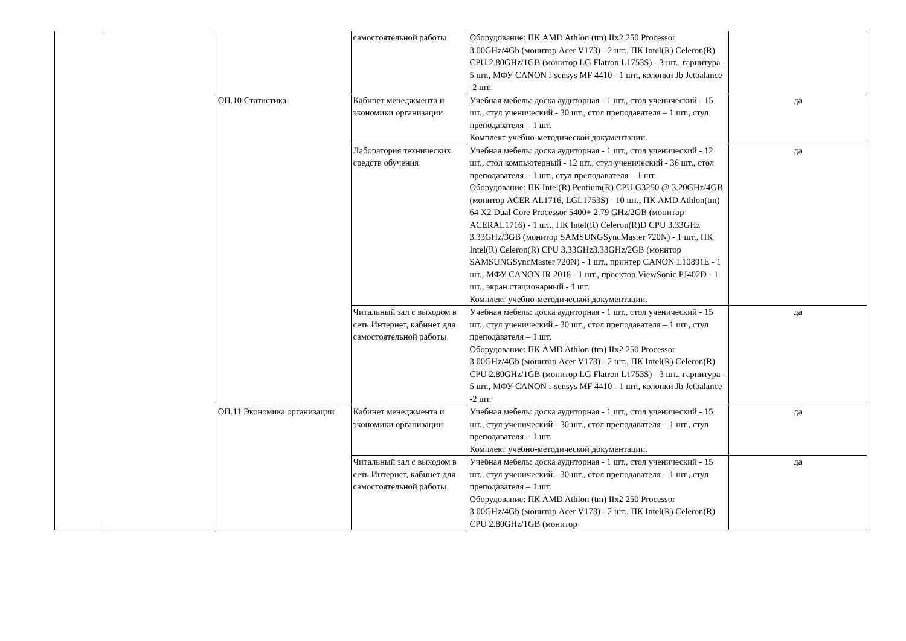| | | | самостоятельной работы | Оборудование: ПК AMD Athlon (tm) IIx2 250 Processor 3.00GHz/4Gb (монитор Acer V173) - 2 шт., ПК Intel(R) Celeron(R) CPU 2.80GHz/1GB (монитор LG Flatron L1753S) - 3 шт., гарнитура - 5 шт., МФУ CANON i-sensys MF 4410 - 1 шт., колонки Jb Jetbalance -2 шт. | |
| | | ОП.10 Статистика | Кабинет менеджмента и экономики организации | Учебная мебель: доска аудиторная - 1 шт., стол ученический - 15 шт., стул ученический - 30 шт., стол преподавателя – 1 шт., стул преподавателя – 1 шт. Комплект учебно-методической документации. | да |
| | | | Лаборатория технических средств обучения | Учебная мебель: доска аудиторная - 1 шт., стол ученический - 12 шт., стол компьютерный - 12 шт., стул ученический - 36 шт., стол преподавателя – 1 шт., стул преподавателя – 1 шт. Оборудование: ПК Intel(R) Pentium(R) CPU G3250 @ 3.20GHz/4GB (монитор ACER AL1716, LGL1753S) - 10 шт., ПК AMD Athlon(tm) 64 X2 Dual Core Processor 5400+ 2.79 GHz/2GB (монитор ACERAL1716) - 1 шт., ПК Intel(R) Celeron(R)D CPU 3.33GHz 3.33GHz/3GB (монитор SAMSUNGSyncMaster 720N) - 1 шт., ПК Intel(R) Celeron(R) CPU 3.33GHz3.33GHz/2GB (монитор SAMSUNGSyncMaster 720N) - 1 шт., принтер CANON L10891E - 1 шт., МФУ CANON IR 2018 - 1 шт., проектор ViewSonic PJ402D - 1 шт., экран стационарный - 1 шт. Комплект учебно-методической документации. | да |
| | | | Читальный зал с выходом в сеть Интернет, кабинет для самостоятельной работы | Учебная мебель: доска аудиторная - 1 шт., стол ученический - 15 шт., стул ученический - 30 шт., стол преподавателя – 1 шт., стул преподавателя – 1 шт. Оборудование: ПК AMD Athlon (tm) IIx2 250 Processor 3.00GHz/4Gb (монитор Acer V173) - 2 шт., ПК Intel(R) Celeron(R) CPU 2.80GHz/1GB (монитор LG Flatron L1753S) - 3 шт., гарнитура - 5 шт., МФУ CANON i-sensys MF 4410 - 1 шт., колонки Jb Jetbalance -2 шт. | да |
| | | ОП.11 Экономика организации | Кабинет менеджмента и экономики организации | Учебная мебель: доска аудиторная - 1 шт., стол ученический - 15 шт., стул ученический - 30 шт., стол преподавателя – 1 шт., стул преподавателя – 1 шт. Комплект учебно-методической документации. | да |
| | | | Читальный зал с выходом в сеть Интернет, кабинет для самостоятельной работы | Учебная мебель: доска аудиторная - 1 шт., стол ученический - 15 шт., стул ученический - 30 шт., стол преподавателя – 1 шт., стул преподавателя – 1 шт. Оборудование: ПК AMD Athlon (tm) IIx2 250 Processor 3.00GHz/4Gb (монитор Acer V173) - 2 шт., ПК Intel(R) Celeron(R) CPU 2.80GHz/1GB (монитор | да |